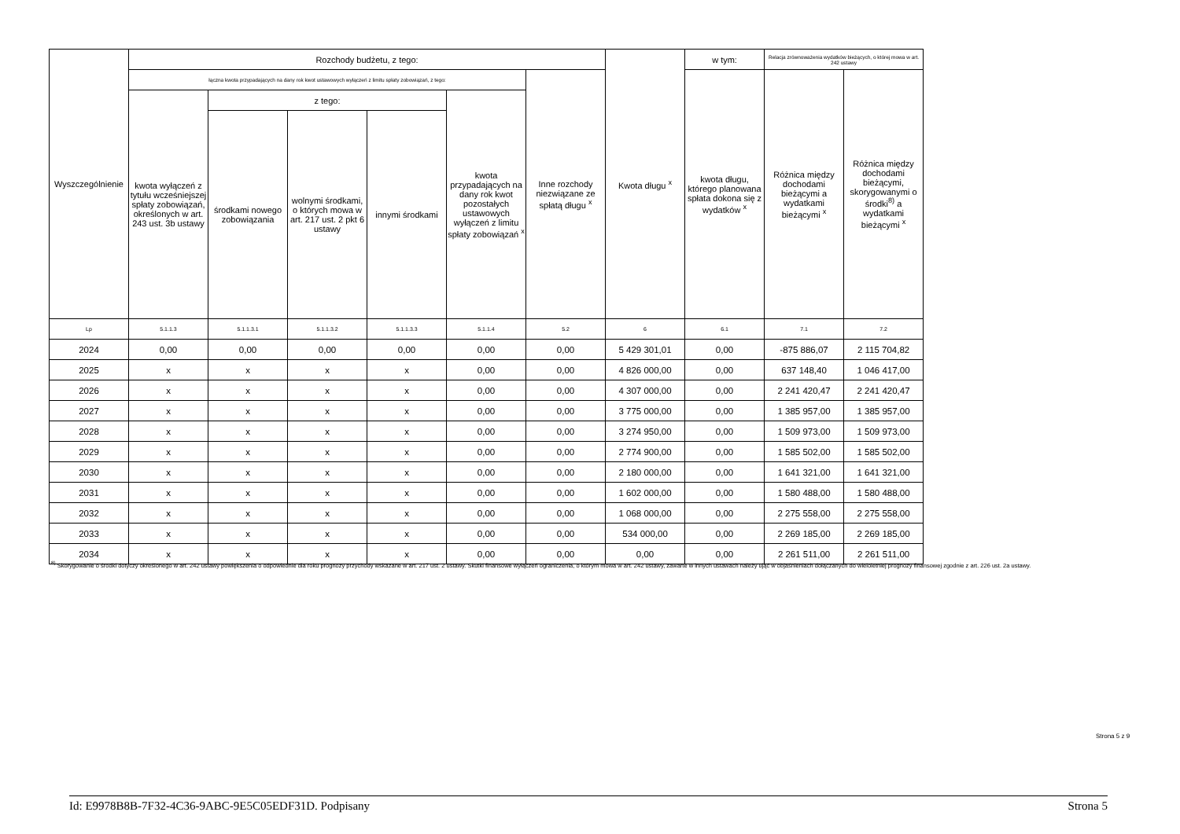| Wyszczególnienie | Rozchody budżetu, z tego: | | | | | | Kwota długu <sup>x</sup> | w tym: | Relacja zrównoważenia wydatków bieżących, o której mowa w art. 242 ustawy | |
| --- | --- | --- | --- | --- | --- | --- | --- | --- | --- | --- |
| | łączna kwota przypadających na dany rok kwot ustawowych wyłączeń z limitu spłaty zobowiązań, z tego: | | | | | Inne rozchody niezwiązane ze spłatą długu <sup>x</sup> | | kwota długu, którego planowana spłata dokona się z wydatków <sup>x</sup> | Różnica między dochodami bieżącymi a wydatkami bieżącymi <sup>x</sup> | Różnica między dochodami bieżącymi, skorygowanymi o środki<sup>8)</sup> a wydatkami bieżącymi <sup>x</sup> |
| | kwota wyłączeń z tytułu wcześniejszej spłaty zobowiązań, określonych w art. 243 ust. 3b ustawy | z tego: | | | kwota przypadających na dany rok kwot pozostałych ustawowych wyłączeń z limitu spłaty zobowiązań <sup>x</sup> | | | | | |
| | | środkami nowego zobowiązania | wolnymi środkami, o których mowa w art. 217 ust. 2 pkt 6 ustawy | innymi środkami | | | | | | |
| Lp | 5.1.1.3 | 5.1.1.3.1 | 5.1.1.3.2 | 5.1.1.3.3 | 5.1.1.4 | 5.2 | 6 | 6.1 | 7.1 | 7.2 |
| 2024 | 0,00 | 0,00 | 0,00 | 0,00 | 0,00 | 0,00 | 5 429 301,01 | 0,00 | -875 886,07 | 2 115 704,82 |
| 2025 | x | x | x | x | 0,00 | 0,00 | 4 826 000,00 | 0,00 | 637 148,40 | 1 046 417,00 |
| 2026 | x | x | x | x | 0,00 | 0,00 | 4 307 000,00 | 0,00 | 2 241 420,47 | 2 241 420,47 |
| 2027 | x | x | x | x | 0,00 | 0,00 | 3 775 000,00 | 0,00 | 1 385 957,00 | 1 385 957,00 |
| 2028 | x | x | x | x | 0,00 | 0,00 | 3 274 950,00 | 0,00 | 1 509 973,00 | 1 509 973,00 |
| 2029 | x | x | x | x | 0,00 | 0,00 | 2 774 900,00 | 0,00 | 1 585 502,00 | 1 585 502,00 |
| 2030 | x | x | x | x | 0,00 | 0,00 | 2 180 000,00 | 0,00 | 1 641 321,00 | 1 641 321,00 |
| 2031 | x | x | x | x | 0,00 | 0,00 | 1 602 000,00 | 0,00 | 1 580 488,00 | 1 580 488,00 |
| 2032 | x | x | x | x | 0,00 | 0,00 | 1 068 000,00 | 0,00 | 2 275 558,00 | 2 275 558,00 |
| 2033 | x | x | x | x | 0,00 | 0,00 | 534 000,00 | 0,00 | 2 269 185,00 | 2 269 185,00 |
| 2034 | x | x | x | x | 0,00 | 0,00 | 0,00 | 0,00 | 2 261 511,00 | 2 261 511,00 |
<sup>8)</sup> Skorygowanie o środki dotyczy określonego w art. 242 ustawy powiększenia o odpowiednie dla roku prognozy przychody wskazane w art. 217 ust. 2 ustawy. Skutki finansowe wyłączeń ograniczenia, o którym mowa w art. 242 ustawy, zawarte w innych ustawach należy ująć w objaśnieniach dołączanych do wieloletniej prognozy finansowej zgodnie z art. 226 ust. 2a ustawy.
Strona 5 z 9
Id: E9978B8B-7F32-4C36-9ABC-9E5C05EDF31D. Podpisany Strona 5